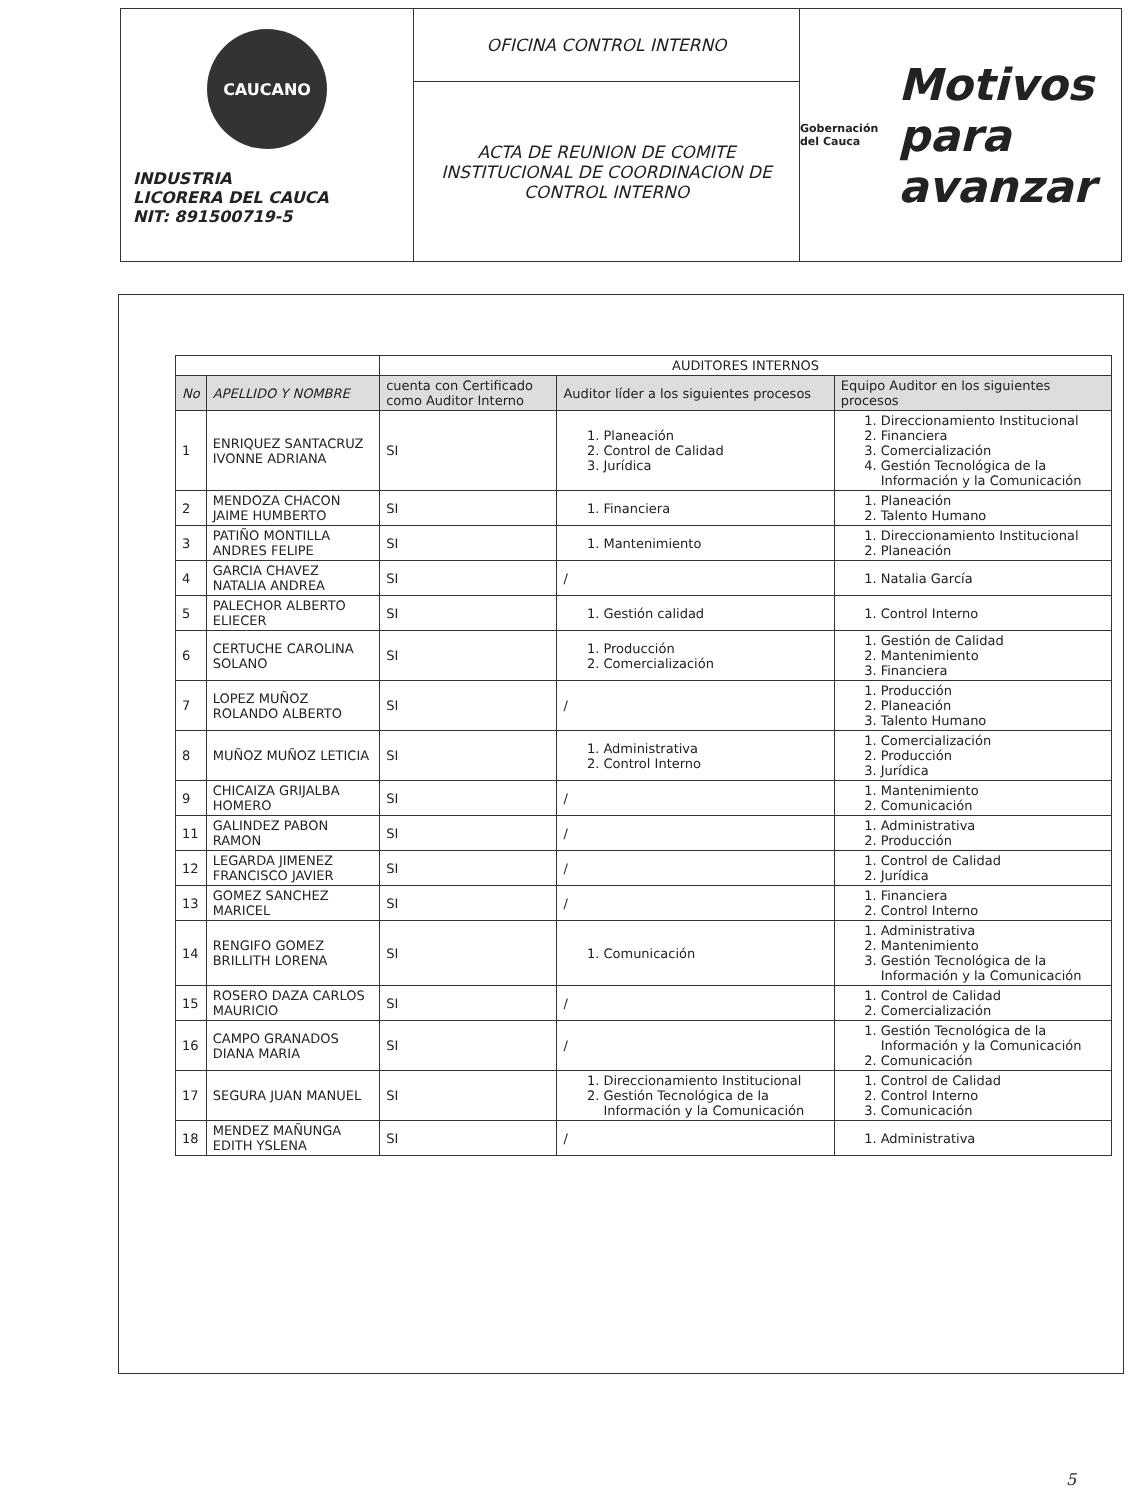CAUCANO
INDUSTRIA
LICORERA DEL CAUCA
NIT: 891500719-5
OFICINA CONTROL INTERNO
ACTA DE REUNION DE COMITE INSTITUCIONAL DE COORDINACION DE CONTROL INTERNO
Gobernación
del Cauca Motivos
para avanzar
| | | AUDITORES INTERNOS | | |
| No | APELLIDO Y NOMBRE | cuenta con Certificado como Auditor Interno | Auditor líder a los siguientes procesos | Equipo Auditor en los siguientes procesos |
| 1 | ENRIQUEZ SANTACRUZ IVONNE ADRIANA | SI | 1. Planeación 2. Control de Calidad 3. Jurídica | 1. Direccionamiento Institucional 2. Financiera 3. Comercialización 4. Gestión Tecnológica de la Información y la Comunicación |
| 2 | MENDOZA CHACON JAIME HUMBERTO | SI | 1. Financiera | 1. Planeación 2. Talento Humano |
| 3 | PATIÑO MONTILLA ANDRES FELIPE | SI | 1. Mantenimiento | 1. Direccionamiento Institucional 2. Planeación |
| 4 | GARCIA CHAVEZ NATALIA ANDREA | SI | / | 1. Natalia García |
| 5 | PALECHOR ALBERTO ELIECER | SI | 1. Gestión calidad | 1. Control Interno |
| 6 | CERTUCHE CAROLINA SOLANO | SI | 1. Producción 2. Comercialización | 1. Gestión de Calidad 2. Mantenimiento 3. Financiera |
| 7 | LOPEZ MUÑOZ ROLANDO ALBERTO | SI | / | 1. Producción 2. Planeación 3. Talento Humano |
| 8 | MUÑOZ MUÑOZ LETICIA | SI | 1. Administrativa 2. Control Interno | 1. Comercialización 2. Producción 3. Jurídica |
| 9 | CHICAIZA GRIJALBA HOMERO | SI | / | 1. Mantenimiento 2. Comunicación |
| 11 | GALINDEZ PABON RAMON | SI | / | 1. Administrativa 2. Producción |
| 12 | LEGARDA JIMENEZ FRANCISCO JAVIER | SI | / | 1. Control de Calidad 2. Jurídica |
| 13 | GOMEZ SANCHEZ MARICEL | SI | / | 1. Financiera 2. Control Interno |
| 14 | RENGIFO GOMEZ BRILLITH LORENA | SI | 1. Comunicación | 1. Administrativa 2. Mantenimiento 3. Gestión Tecnológica de la Información y la Comunicación |
| 15 | ROSERO DAZA CARLOS MAURICIO | SI | / | 1. Control de Calidad 2. Comercialización |
| 16 | CAMPO GRANADOS DIANA MARIA | SI | / | 1. Gestión Tecnológica de la Información y la Comunicación 2. Comunicación |
| 17 | SEGURA JUAN MANUEL | SI | 1. Direccionamiento Institucional 2. Gestión Tecnológica de la Información y la Comunicación | 1. Control de Calidad 2. Control Interno 3. Comunicación |
| 18 | MENDEZ MAÑUNGA EDITH YSLENA | SI | / | 1. Administrativa |
5